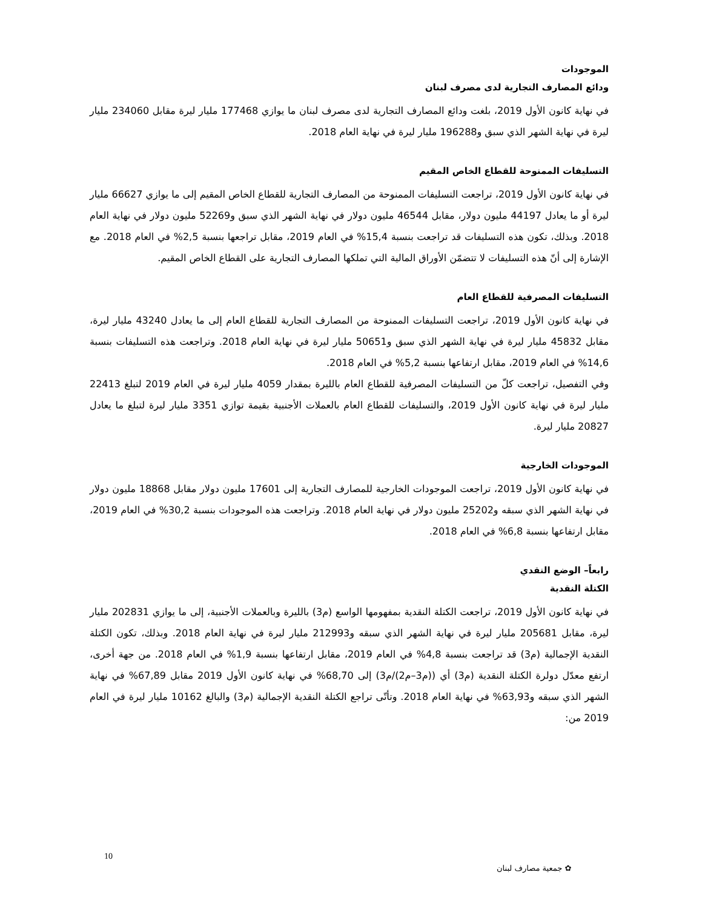الموجودات
ودائع المصارف التجارية لدى مصرف لبنان
في نهاية كانون الأول 2019، بلغت ودائع المصارف التجارية لدى مصرف لبنان ما يوازي 177468 مليار ليرة مقابل 234060 مليار ليرة في نهاية الشهر الذي سبق و196288 مليار ليرة في نهاية العام 2018.
التسليفات الممنوحة للقطاع الخاص المقيم
في نهاية كانون الأول 2019، تراجعت التسليفات الممنوحة من المصارف التجارية للقطاع الخاص المقيم إلى ما يوازي 66627 مليار ليرة أو ما يعادل 44197 مليون دولار، مقابل 46544 مليون دولار في نهاية الشهر الذي سبق و52269 مليون دولار في نهاية العام 2018. وبذلك، تكون هذه التسليفات قد تراجعت بنسبة 15,4% في العام 2019، مقابل تراجعها بنسبة 2,5% في العام 2018. مع الإشارة إلى أنّ هذه التسليفات لا تتضمّن الأوراق المالية التي تملكها المصارف التجارية على القطاع الخاص المقيم.
التسليفات المصرفية للقطاع العام
في نهاية كانون الأول 2019، تراجعت التسليفات الممنوحة من المصارف التجارية للقطاع العام إلى ما يعادل 43240 مليار ليرة، مقابل 45832 مليار ليرة في نهاية الشهر الذي سبق و50651 مليار ليرة في نهاية العام 2018. وتراجعت هذه التسليفات بنسبة 14,6% في العام 2019، مقابل ارتفاعها بنسبة 5,2% في العام 2018.
وفي التفصيل، تراجعت كلّ من التسليفات المصرفية للقطاع العام بالليرة بمقدار 4059 مليار ليرة في العام 2019 لتبلغ 22413 مليار ليرة في نهاية كانون الأول 2019، والتسليفات للقطاع العام بالعملات الأجنبية بقيمة توازي 3351 مليار ليرة لتبلغ ما يعادل 20827 مليار ليرة.
الموجودات الخارجية
في نهاية كانون الأول 2019، تراجعت الموجودات الخارجية للمصارف التجارية إلى 17601 مليون دولار مقابل 18868 مليون دولار في نهاية الشهر الذي سبقه و25202 مليون دولار في نهاية العام 2018. وتراجعت هذه الموجودات بنسبة 30,2% في العام 2019، مقابل ارتفاعها بنسبة 6,8% في العام 2018.
رابعاً– الوضع النقدي
الكتلة النقدية
في نهاية كانون الأول 2019، تراجعت الكتلة النقدية بمفهومها الواسع (م3) بالليرة وبالعملات الأجنبية، إلى ما يوازي 202831 مليار ليرة، مقابل 205681 مليار ليرة في نهاية الشهر الذي سبقه و212993 مليار ليرة في نهاية العام 2018. وبذلك، تكون الكتلة النقدية الإجمالية (م3) قد تراجعت بنسبة 4,8% في العام 2019، مقابل ارتفاعها بنسبة 1,9% في العام 2018. من جهة أخرى، ارتفع معدّل دولرة الكتلة النقدية (م3) أي ((م3–م2)/م3) إلى 68,70% في نهاية كانون الأول 2019 مقابل 67,89% في نهاية الشهر الذي سبقه و63,93% في نهاية العام 2018. وتأتّى تراجع الكتلة النقدية الإجمالية (م3) والبالغ 10162 مليار ليرة في العام 2019 من:
10
✿ جمعية مصارف لبنان